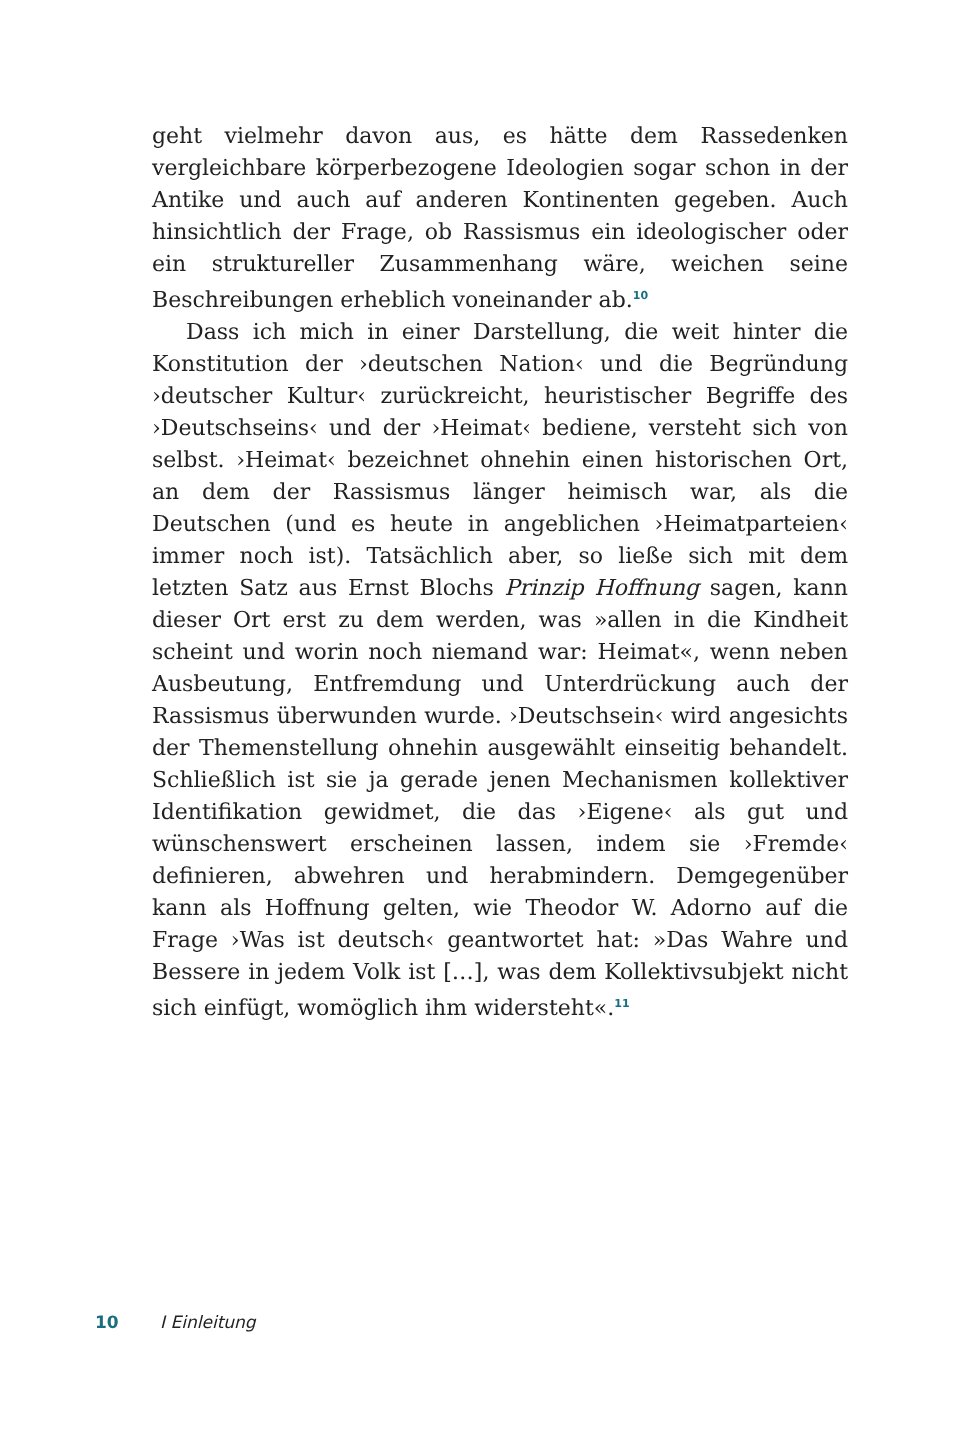geht vielmehr davon aus, es hätte dem Rassedenken vergleichbare körperbezogene Ideologien sogar schon in der Antike und auch auf anderen Kontinenten gegeben. Auch hinsichtlich der Frage, ob Rassismus ein ideologischer oder ein struktureller Zusammenhang wäre, weichen seine Beschreibungen erheblich voneinander ab.<sup>10</sup>
Dass ich mich in einer Darstellung, die weit hinter die Konstitution der ›deutschen Nation‹ und die Begründung ›deutscher Kultur‹ zurückreicht, heuristischer Begriffe des ›Deutschseins‹ und der ›Heimat‹ bediene, versteht sich von selbst. ›Heimat‹ bezeichnet ohnehin einen historischen Ort, an dem der Rassismus länger heimisch war, als die Deutschen (und es heute in angeblichen ›Heimatparteien‹ immer noch ist). Tatsächlich aber, so ließe sich mit dem letzten Satz aus Ernst Blochs Prinzip Hoffnung sagen, kann dieser Ort erst zu dem werden, was »allen in die Kindheit scheint und worin noch niemand war: Heimat«, wenn neben Ausbeutung, Entfremdung und Unterdrückung auch der Rassismus überwunden wurde. ›Deutschsein‹ wird angesichts der Themenstellung ohnehin ausgewählt einseitig behandelt. Schließlich ist sie ja gerade jenen Mechanismen kollektiver Identifikation gewidmet, die das ›Eigene‹ als gut und wünschenswert erscheinen lassen, indem sie ›Fremde‹ definieren, abwehren und herabmindern. Demgegenüber kann als Hoffnung gelten, wie Theodor W. Adorno auf die Frage ›Was ist deutsch‹ geantwortet hat: »Das Wahre und Bessere in jedem Volk ist […], was dem Kollektivsubjekt nicht sich einfügt, womöglich ihm widersteht«.<sup>11</sup>
10 I Einleitung